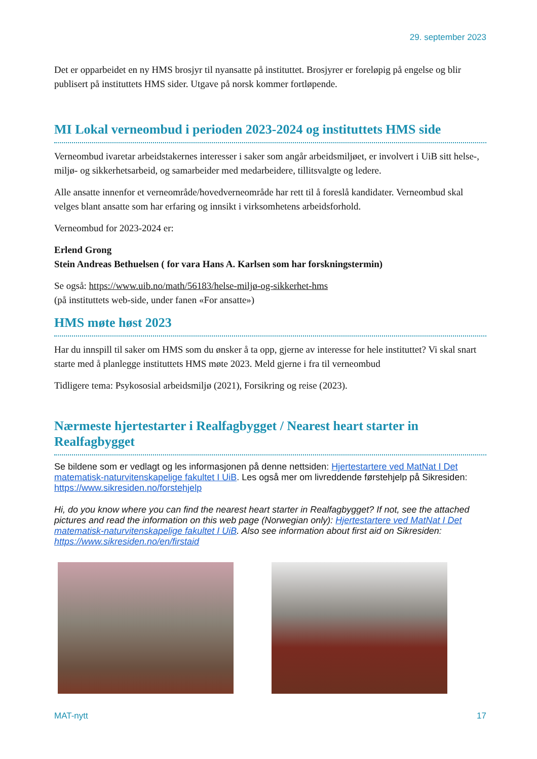29. september 2023
Det er opparbeidet en ny HMS brosjyr til nyansatte på instituttet. Brosjyrer er foreløpig på engelse og blir publisert på instituttets HMS sider. Utgave på norsk kommer fortløpende.
MI Lokal verneombud i perioden 2023-2024 og instituttets HMS side
Verneombud ivaretar arbeidstakernes interesser i saker som angår arbeidsmiljøet, er involvert i UiB sitt helse-, miljø- og sikkerhetsarbeid, og samarbeider med medarbeidere, tillitsvalgte og ledere.
Alle ansatte innenfor et verneområde/hovedverneområde har rett til å foreslå kandidater. Verneombud skal velges blant ansatte som har erfaring og innsikt i virksomhetens arbeidsforhold.
Verneombud for 2023-2024 er:
Erlend Grong
Stein Andreas Bethuelsen ( for vara Hans A. Karlsen som har forskningstermin)
Se også: https://www.uib.no/math/56183/helse-miljø-og-sikkerhet-hms
(på instituttets web-side, under fanen «For ansatte»)
HMS møte høst 2023
Har du innspill til saker om HMS som du ønsker å ta opp, gjerne av interesse for hele instituttet? Vi skal snart starte med å planlegge instituttets HMS møte 2023. Meld gjerne i fra til verneombud
Tidligere tema: Psykososial arbeidsmiljø (2021), Forsikring og reise (2023).
Nærmeste hjertestarter i Realfagbygget / Nearest heart starter in Realfagbygget
Se bildene som er vedlagt og les informasjonen på denne nettsiden: Hjertestartere ved MatNat I Det matematisk-naturvitenskapelige fakultet I UiB. Les også mer om livreddende førstehjelp på Sikresiden: https://www.sikresiden.no/forstehjelp
Hi, do you know where you can find the nearest heart starter in Realfagbygget? If not, see the attached pictures and read the information on this web page (Norwegian only): Hjertestartere ved MatNat I Det matematisk-naturvitenskapelige fakultet I UiB. Also see information about first aid on Sikresiden: https://www.sikresiden.no/en/firstaid
MAT-nytt 17